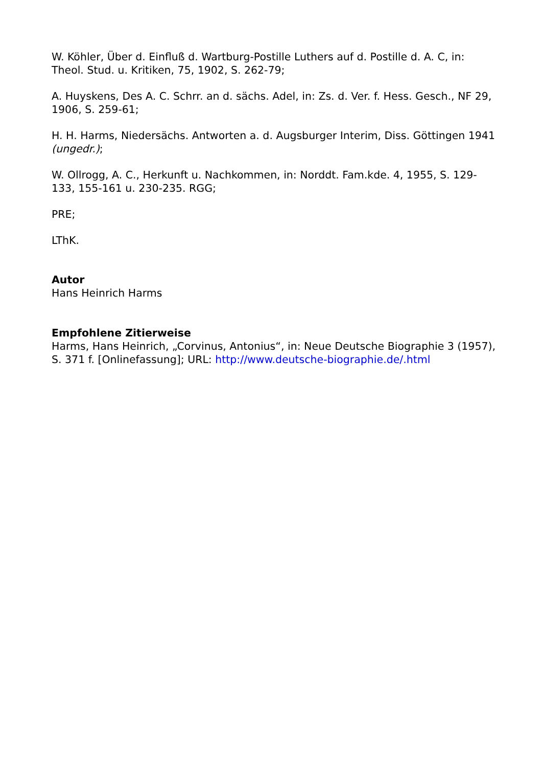W. Köhler, Über d. Einfluß d. Wartburg-Postille Luthers auf d. Postille d. A. C, in: Theol. Stud. u. Kritiken, 75, 1902, S. 262-79;
A. Huyskens, Des A. C. Schrr. an d. sächs. Adel, in: Zs. d. Ver. f. Hess. Gesch., NF 29, 1906, S. 259-61;
H. H. Harms, Niedersächs. Antworten a. d. Augsburger Interim, Diss. Göttingen 1941 (ungedr.);
W. Ollrogg, A. C., Herkunft u. Nachkommen, in: Norddt. Fam.kde. 4, 1955, S. 129-133, 155-161 u. 230-235. RGG;
PRE;
LThK.
Autor
Hans Heinrich Harms
Empfohlene Zitierweise
Harms, Hans Heinrich, „Corvinus, Antonius“, in: Neue Deutsche Biographie 3 (1957), S. 371 f. [Onlinefassung]; URL: http://www.deutsche-biographie.de/.html